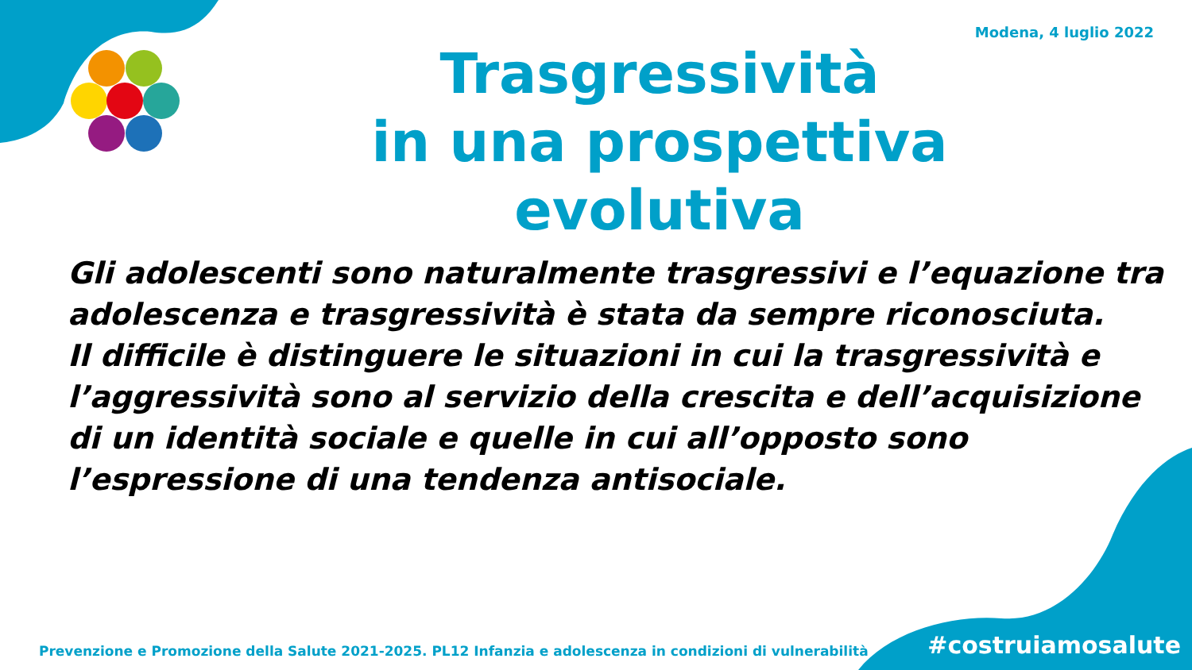Modena, 4 luglio 2022
Trasgressività
in una prospettiva evolutiva
Gli adolescenti sono naturalmente trasgressivi e l’equazione tra adolescenza e trasgressività è stata da sempre riconosciuta.
Il difficile è distinguere le situazioni in cui la trasgressività e l’aggressività sono al servizio della crescita e dell’acquisizione di un identità sociale e quelle in cui all’opposto sono l’espressione di una tendenza antisociale.
Prevenzione e Promozione della Salute 2021-2025. PL12 Infanzia e adolescenza in condizioni di vulnerabilità
#costruiamosalute